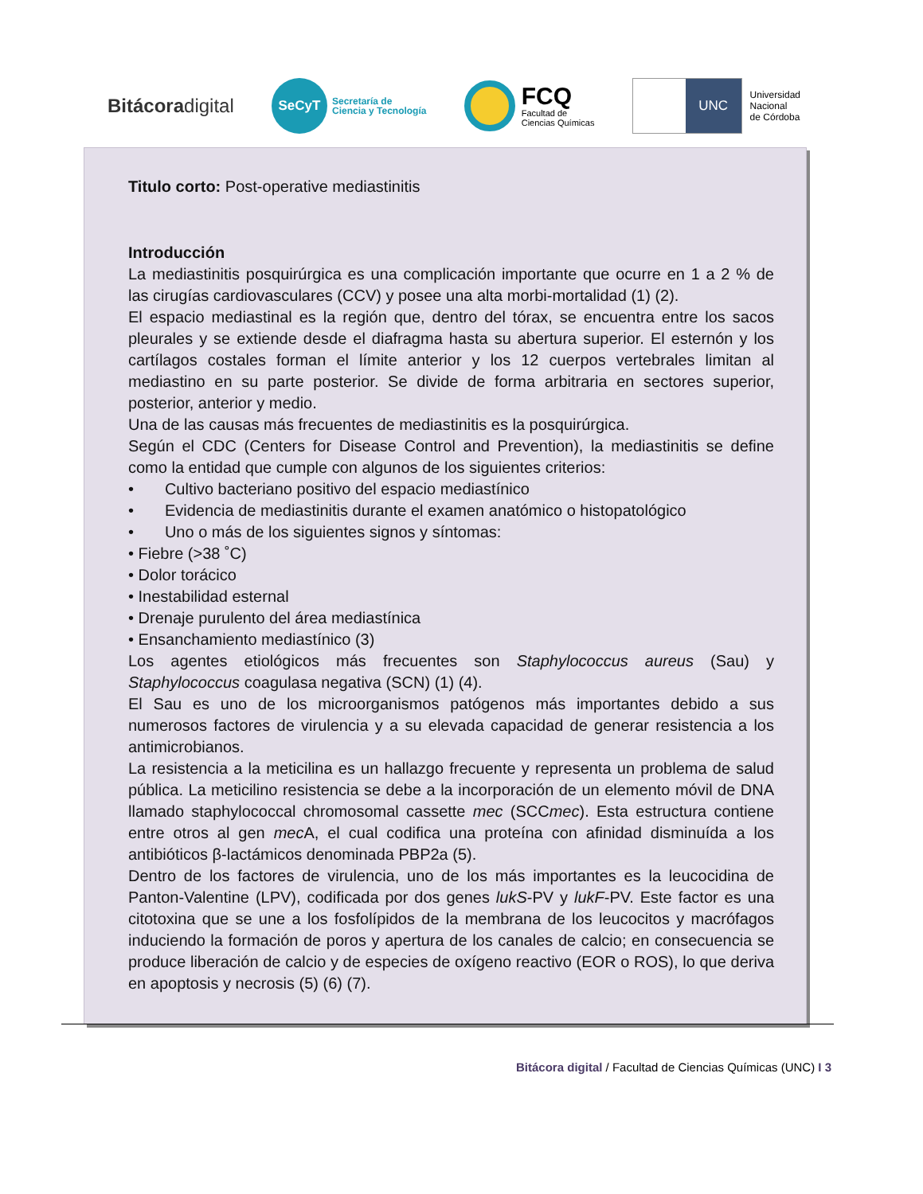Bitácoradigital
SeCyT
Secretaría de
Ciencia y Tecnología
FCQ
Facultad de
Ciencias Químicas
UNC
Universidad
Nacional
de Córdoba
Titulo corto: Post-operative mediastinitis
Introducción
La mediastinitis posquirúrgica es una complicación importante que ocurre en 1 a 2 % de las cirugías cardiovasculares (CCV) y posee una alta morbi-mortalidad (1) (2).
El espacio mediastinal es la región que, dentro del tórax, se encuentra entre los sacos pleurales y se extiende desde el diafragma hasta su abertura superior. El esternón y los cartílagos costales forman el límite anterior y los 12 cuerpos vertebrales limitan al mediastino en su parte posterior. Se divide de forma arbitraria en sectores superior, posterior, anterior y medio.
Una de las causas más frecuentes de mediastinitis es la posquirúrgica.
Según el CDC (Centers for Disease Control and Prevention), la mediastinitis se define como la entidad que cumple con algunos de los siguientes criterios:
• Cultivo bacteriano positivo del espacio mediastínico
• Evidencia de mediastinitis durante el examen anatómico o histopatológico
• Uno o más de los siguientes signos y síntomas:
• Fiebre (>38 ˚C)
• Dolor torácico
• Inestabilidad esternal
• Drenaje purulento del área mediastínica
• Ensanchamiento mediastínico (3)
Los agentes etiológicos más frecuentes son Staphylococcus aureus (Sau) y Staphylococcus coagulasa negativa (SCN) (1) (4).
El Sau es uno de los microorganismos patógenos más importantes debido a sus numerosos factores de virulencia y a su elevada capacidad de generar resistencia a los antimicrobianos.
La resistencia a la meticilina es un hallazgo frecuente y representa un problema de salud pública. La meticilino resistencia se debe a la incorporación de un elemento móvil de DNA llamado staphylococcal chromosomal cassette mec (SCCmec). Esta estructura contiene entre otros al gen mec A, el cual codifica una proteína con afinidad disminuída a los antibióticos β-lactámicos denominada PBP2a (5).
Dentro de los factores de virulencia, uno de los más importantes es la leucocidina de Panton-Valentine (LPV), codificada por dos genes lukS-PV y lukF-PV. Este factor es una citotoxina que se une a los fosfolípidos de la membrana de los leucocitos y macrófagos induciendo la formación de poros y apertura de los canales de calcio; en consecuencia se produce liberación de calcio y de especies de oxígeno reactivo (EOR o ROS), lo que deriva en apoptosis y necrosis (5) (6) (7).
Bitácora digital / Facultad de Ciencias Químicas (UNC) I 3